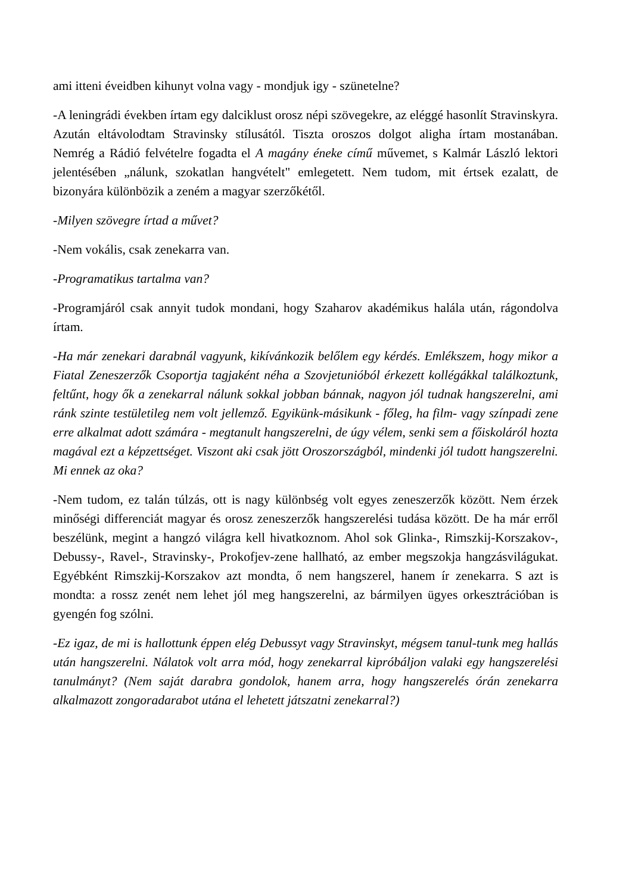ami itteni éveidben kihunyt volna vagy - mondjuk igy - szünetelne?
-A leningrádi években írtam egy dalciklust orosz népi szövegekre, az eléggé hasonlít Stravinskyra. Azután eltávolodtam Stravinsky stílusától. Tiszta oroszos dolgot aligha írtam mostanában. Nemrég a Rádió felvételre fogadta el A magány éneke című művemet, s Kalmár László lektori jelentésében „nálunk, szokatlan hangvételt" emlegetett. Nem tudom, mit értsek ezalatt, de bizonyára különbözik a zeném a magyar szerzőkétől.
-Milyen szövegre írtad a művet?
-Nem vokális, csak zenekarra van.
-Programatikus tartalma van?
-Programjáról csak annyit tudok mondani, hogy Szaharov akadémikus halála után, rágondolva írtam.
-Ha már zenekari darabnál vagyunk, kikívánkozik belőlem egy kérdés. Emlékszem, hogy mikor a Fiatal Zeneszerzők Csoportja tagjaként néha a Szovjetunióból érkezett kollégákkal találkoztunk, feltűnt, hogy ők a zenekarral nálunk sokkal jobban bánnak, nagyon jól tudnak hangszerelni, ami ránk szinte testületileg nem volt jellemző. Egyikünk-másikunk - főleg, ha film- vagy színpadi zene erre alkalmat adott számára - megtanult hangszerelni, de úgy vélem, senki sem a főiskoláról hozta magával ezt a képzettséget. Viszont aki csak jött Oroszországból, mindenki jól tudott hangszerelni. Mi ennek az oka?
-Nem tudom, ez talán túlzás, ott is nagy különbség volt egyes zeneszerzők között. Nem érzek minőségi differenciát magyar és orosz zeneszerzők hangszerelési tudása között. De ha már erről beszélünk, megint a hangzó világra kell hivatkoznom. Ahol sok Glinka-, Rimszkij-Korszakov-, Debussy-, Ravel-, Stravinsky-, Prokofjev-zene hallható, az ember megszokja hangzásvilágukat. Egyébként Rimszkij-Korszakov azt mondta, ő nem hangszerel, hanem ír zenekarra. S azt is mondta: a rossz zenét nem lehet jól meg hangszerelni, az bármilyen ügyes orkesztrációban is gyengén fog szólni.
-Ez igaz, de mi is hallottunk éppen elég Debussyt vagy Stravinskyt, mégsem tanul-tunk meg hallás után hangszerelni. Nálatok volt arra mód, hogy zenekarral kipróbáljon valaki egy hangszerelési tanulmányt? (Nem saját darabra gondolok, hanem arra, hogy hangszerelés órán zenekarra alkalmazott zongoradarabot utána el lehetett játszatni zenekarral?)